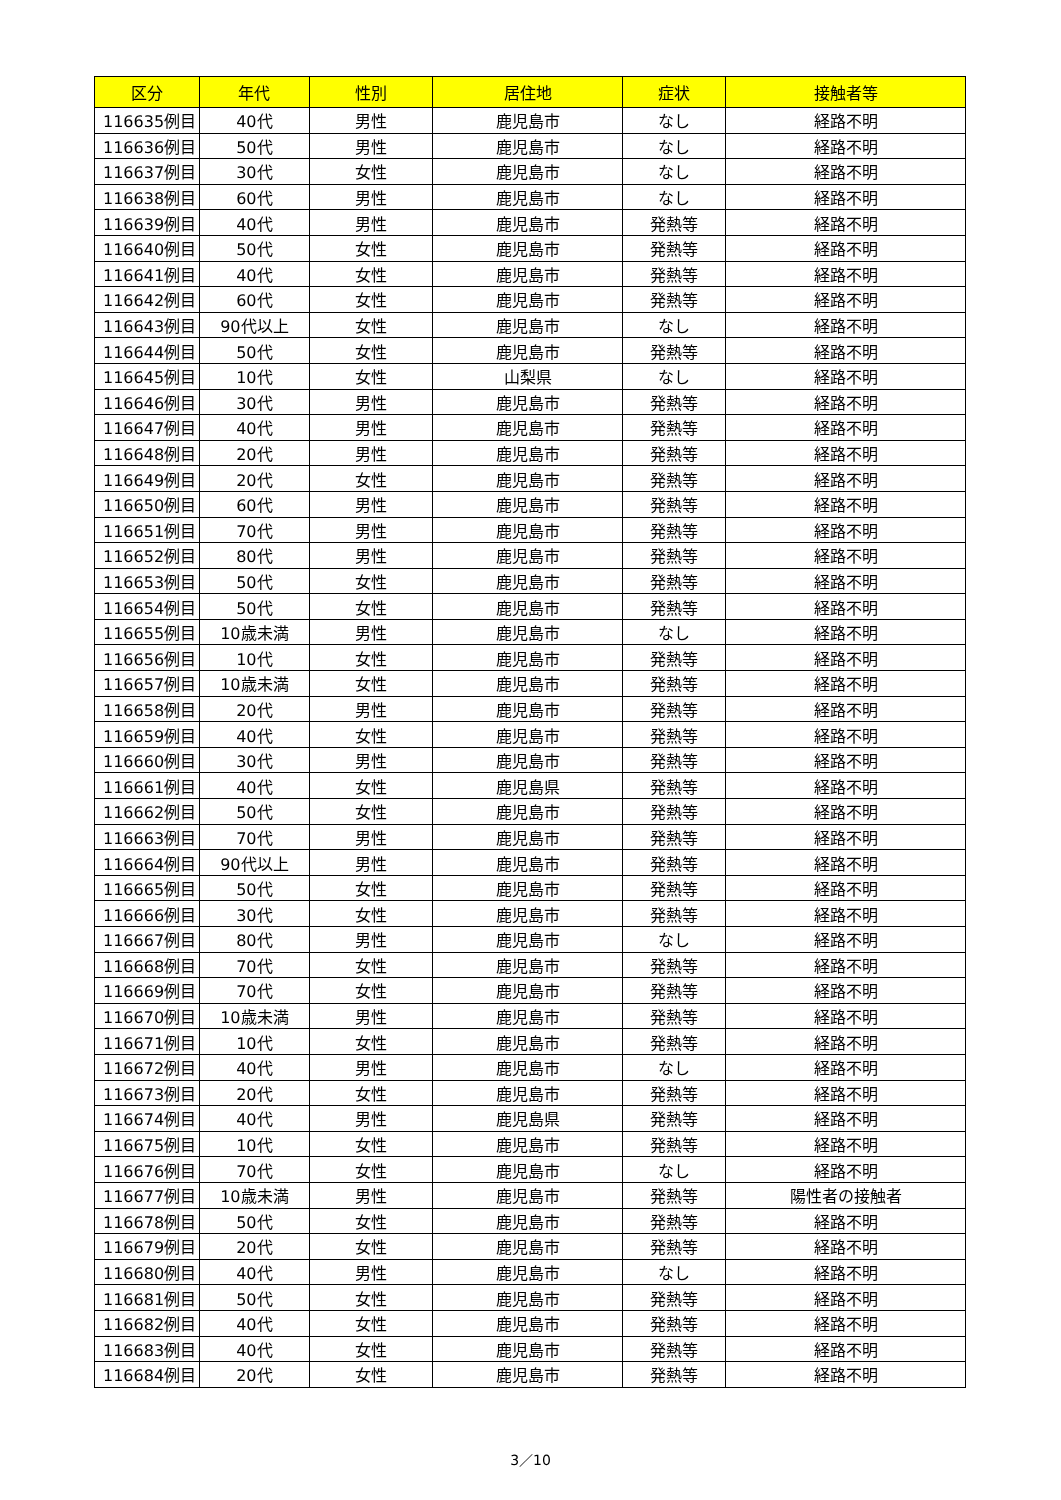| 区分 | 年代 | 性別 | 居住地 | 症状 | 接触者等 |
| --- | --- | --- | --- | --- | --- |
| 116635例目 | 40代 | 男性 | 鹿児島市 | なし | 経路不明 |
| 116636例目 | 50代 | 男性 | 鹿児島市 | なし | 経路不明 |
| 116637例目 | 30代 | 女性 | 鹿児島市 | なし | 経路不明 |
| 116638例目 | 60代 | 男性 | 鹿児島市 | なし | 経路不明 |
| 116639例目 | 40代 | 男性 | 鹿児島市 | 発熱等 | 経路不明 |
| 116640例目 | 50代 | 女性 | 鹿児島市 | 発熱等 | 経路不明 |
| 116641例目 | 40代 | 女性 | 鹿児島市 | 発熱等 | 経路不明 |
| 116642例目 | 60代 | 女性 | 鹿児島市 | 発熱等 | 経路不明 |
| 116643例目 | 90代以上 | 女性 | 鹿児島市 | なし | 経路不明 |
| 116644例目 | 50代 | 女性 | 鹿児島市 | 発熱等 | 経路不明 |
| 116645例目 | 10代 | 女性 | 山梨県 | なし | 経路不明 |
| 116646例目 | 30代 | 男性 | 鹿児島市 | 発熱等 | 経路不明 |
| 116647例目 | 40代 | 男性 | 鹿児島市 | 発熱等 | 経路不明 |
| 116648例目 | 20代 | 男性 | 鹿児島市 | 発熱等 | 経路不明 |
| 116649例目 | 20代 | 女性 | 鹿児島市 | 発熱等 | 経路不明 |
| 116650例目 | 60代 | 男性 | 鹿児島市 | 発熱等 | 経路不明 |
| 116651例目 | 70代 | 男性 | 鹿児島市 | 発熱等 | 経路不明 |
| 116652例目 | 80代 | 男性 | 鹿児島市 | 発熱等 | 経路不明 |
| 116653例目 | 50代 | 女性 | 鹿児島市 | 発熱等 | 経路不明 |
| 116654例目 | 50代 | 女性 | 鹿児島市 | 発熱等 | 経路不明 |
| 116655例目 | 10歳未満 | 男性 | 鹿児島市 | なし | 経路不明 |
| 116656例目 | 10代 | 女性 | 鹿児島市 | 発熱等 | 経路不明 |
| 116657例目 | 10歳未満 | 女性 | 鹿児島市 | 発熱等 | 経路不明 |
| 116658例目 | 20代 | 男性 | 鹿児島市 | 発熱等 | 経路不明 |
| 116659例目 | 40代 | 女性 | 鹿児島市 | 発熱等 | 経路不明 |
| 116660例目 | 30代 | 男性 | 鹿児島市 | 発熱等 | 経路不明 |
| 116661例目 | 40代 | 女性 | 鹿児島県 | 発熱等 | 経路不明 |
| 116662例目 | 50代 | 女性 | 鹿児島市 | 発熱等 | 経路不明 |
| 116663例目 | 70代 | 男性 | 鹿児島市 | 発熱等 | 経路不明 |
| 116664例目 | 90代以上 | 男性 | 鹿児島市 | 発熱等 | 経路不明 |
| 116665例目 | 50代 | 女性 | 鹿児島市 | 発熱等 | 経路不明 |
| 116666例目 | 30代 | 女性 | 鹿児島市 | 発熱等 | 経路不明 |
| 116667例目 | 80代 | 男性 | 鹿児島市 | なし | 経路不明 |
| 116668例目 | 70代 | 女性 | 鹿児島市 | 発熱等 | 経路不明 |
| 116669例目 | 70代 | 女性 | 鹿児島市 | 発熱等 | 経路不明 |
| 116670例目 | 10歳未満 | 男性 | 鹿児島市 | 発熱等 | 経路不明 |
| 116671例目 | 10代 | 女性 | 鹿児島市 | 発熱等 | 経路不明 |
| 116672例目 | 40代 | 男性 | 鹿児島市 | なし | 経路不明 |
| 116673例目 | 20代 | 女性 | 鹿児島市 | 発熱等 | 経路不明 |
| 116674例目 | 40代 | 男性 | 鹿児島県 | 発熱等 | 経路不明 |
| 116675例目 | 10代 | 女性 | 鹿児島市 | 発熱等 | 経路不明 |
| 116676例目 | 70代 | 女性 | 鹿児島市 | なし | 経路不明 |
| 116677例目 | 10歳未満 | 男性 | 鹿児島市 | 発熱等 | 陽性者の接触者 |
| 116678例目 | 50代 | 女性 | 鹿児島市 | 発熱等 | 経路不明 |
| 116679例目 | 20代 | 女性 | 鹿児島市 | 発熱等 | 経路不明 |
| 116680例目 | 40代 | 男性 | 鹿児島市 | なし | 経路不明 |
| 116681例目 | 50代 | 女性 | 鹿児島市 | 発熱等 | 経路不明 |
| 116682例目 | 40代 | 女性 | 鹿児島市 | 発熱等 | 経路不明 |
| 116683例目 | 40代 | 女性 | 鹿児島市 | 発熱等 | 経路不明 |
| 116684例目 | 20代 | 女性 | 鹿児島市 | 発熱等 | 経路不明 |
3／10